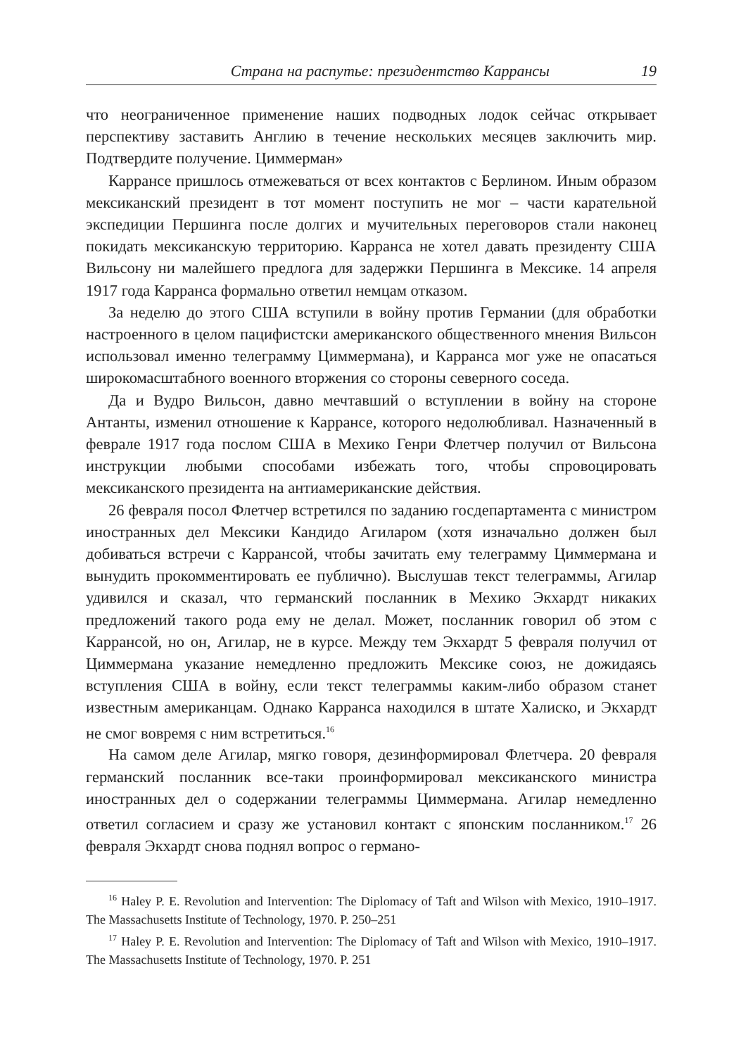Страна на распутье: президентство Каррансы 19
что неограниченное применение наших подводных лодок сейчас открывает перспективу заставить Англию в течение нескольких месяцев заключить мир. Подтвердите получение. Циммерман»
Каррансе пришлось отмежеваться от всех контактов с Берлином. Иным образом мексиканский президент в тот момент поступить не мог – части карательной экспедиции Першинга после долгих и мучительных переговоров стали наконец покидать мексиканскую территорию. Карранса не хотел давать президенту США Вильсону ни малейшего предлога для задержки Першинга в Мексике. 14 апреля 1917 года Карранса формально ответил немцам отказом.
За неделю до этого США вступили в войну против Германии (для обработки настроенного в целом пацифистски американского общественного мнения Вильсон использовал именно телеграмму Циммермана), и Карранса мог уже не опасаться широкомасштабного военного вторжения со стороны северного соседа.
Да и Вудро Вильсон, давно мечтавший о вступлении в войну на стороне Антанты, изменил отношение к Каррансе, которого недолюбливал. Назначенный в феврале 1917 года послом США в Мехико Генри Флетчер получил от Вильсона инструкции любыми способами избежать того, чтобы спровоцировать мексиканского президента на антиамериканские действия.
26 февраля посол Флетчер встретился по заданию госдепартамента с министром иностранных дел Мексики Кандидо Агиларом (хотя изначально должен был добиваться встречи с Каррансой, чтобы зачитать ему телеграмму Циммермана и вынудить прокомментировать ее публично). Выслушав текст телеграммы, Агилар удивился и сказал, что германский посланник в Мехико Экхардт никаких предложений такого рода ему не делал. Может, посланник говорил об этом с Каррансой, но он, Агилар, не в курсе. Между тем Экхардт 5 февраля получил от Циммермана указание немедленно предложить Мексике союз, не дожидаясь вступления США в войну, если текст телеграммы каким-либо образом станет известным американцам. Однако Карранса находился в штате Халиско, и Экхардт не смог вовремя с ним встретиться.<sup>16</sup>
На самом деле Агилар, мягко говоря, дезинформировал Флетчера. 20 февраля германский посланник все-таки проинформировал мексиканского министра иностранных дел о содержании телеграммы Циммермана. Агилар немедленно ответил согласием и сразу же установил контакт с японским посланником.<sup>17</sup> 26 февраля Экхардт снова поднял вопрос о германо-
<sup>16</sup> Haley P. E. Revolution and Intervention: The Diplomacy of Taft and Wilson with Mexico, 1910–1917. The Massachusetts Institute of Technology, 1970. P. 250–251
<sup>17</sup> Haley P. E. Revolution and Intervention: The Diplomacy of Taft and Wilson with Mexico, 1910–1917. The Massachusetts Institute of Technology, 1970. P. 251